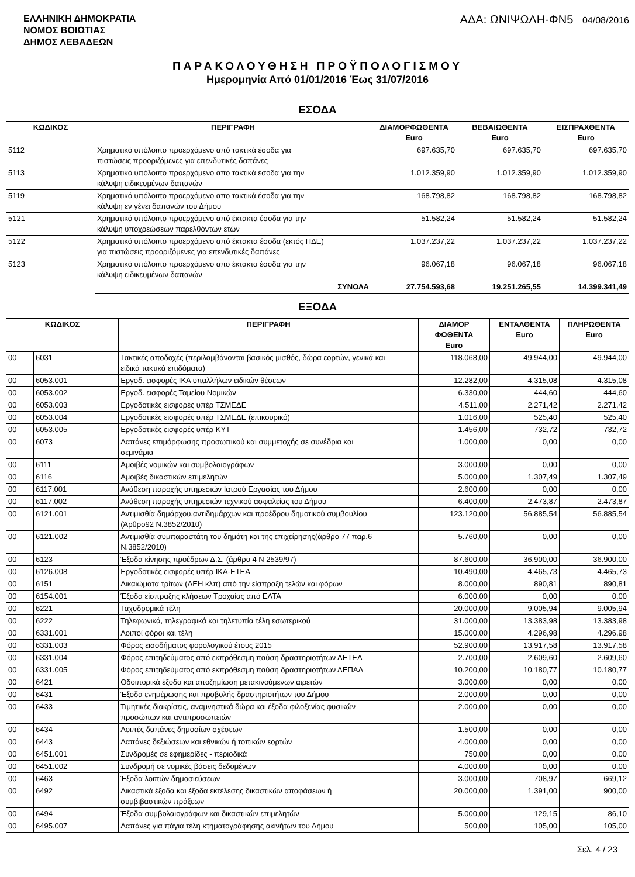ΕΛΛΗΝΙΚΗ ΔΗΜΟΚΡΑΤΙΑ
ΝΟΜΟΣ ΒΟΙΩΤΙΑΣ
ΔΗΜΟΣ ΛΕΒΑΔΕΩΝ
ΑΔΑ: ΩΝΙΨΩΛΗ-ΦΝ5 04/08/2016
ΠΑΡΑΚΟΛΟΥΘΗΣΗ ΠΡΟΫΠΟΛΟΓΙΣΜΟΥ
Ημερομηνία Από 01/01/2016 Έως 31/07/2016
ΕΣΟΔΑ
| ΚΩΔΙΚΟΣ | ΠΕΡΙΓΡΑΦΗ | ΔΙΑΜΟΡΦΩΘΕΝΤΑ Euro | ΒΕΒΑΙΩΘΕΝΤΑ Euro | ΕΙΣΠΡΑΧΘΕΝΤΑ Euro |
| --- | --- | --- | --- | --- |
| 5112 | Χρηματικό υπόλοιπο προερχόμενο από τακτικά έσοδα για πιστώσεις προοριζόμενες για επενδυτικές δαπάνες | 697.635,70 | 697.635,70 | 697.635,70 |
| 5113 | Χρηματικό υπόλοιπο προερχόμενο απο τακτικά έσοδα για την κάλυψη ειδικευμένων δαπανών | 1.012.359,90 | 1.012.359,90 | 1.012.359,90 |
| 5119 | Χρηματικό υπόλοιπο προερχόμενο απο τακτικά έσοδα για την κάλυψη εν γένει δαπανών του Δήμου | 168.798,82 | 168.798,82 | 168.798,82 |
| 5121 | Χρηματικό υπόλοιπο προερχόμενο από έκτακτα έσοδα για την κάλυψη υποχρεώσεων παρελθόντων ετών | 51.582,24 | 51.582,24 | 51.582,24 |
| 5122 | Χρηματικό υπόλοιπο προερχόμενο από έκτακτα έσοδα (εκτός ΠΔΕ) για πιστώσεις προοριζόμενες για επενδυτικές δαπάνες | 1.037.237,22 | 1.037.237,22 | 1.037.237,22 |
| 5123 | Χρηματικό υπόλοιπο προερχόμενο απο έκτακτα έσοδα για την κάλυψη ειδικευμένων δαπανών | 96.067,18 | 96.067,18 | 96.067,18 |
| | ΣΥΝΟΛΑ | 27.754.593,68 | 19.251.265,55 | 14.399.341,49 |
ΕΞΟΔΑ
| ΚΩΔΙΚΟΣ | | ΠΕΡΙΓΡΑΦΗ | ΔΙΑΜΟΡ ΦΩΘΕΝΤΑ Euro | ΕΝΤΑΛΘΕΝΤΑ Euro | ΠΛΗΡΩΘΕΝΤΑ Euro |
| --- | --- | --- | --- | --- | --- |
| 00 | 6031 | Τακτικές αποδοχές (περιλαμβάνονται βασικός μισθός, δώρα εορτών, γενικά και ειδικά τακτικά επιδόματα) | 118.068,00 | 49.944,00 | 49.944,00 |
| 00 | 6053.001 | Εργοδ. εισφορές ΙΚΑ υπαλλήλων ειδικών θέσεων | 12.282,00 | 4.315,08 | 4.315,08 |
| 00 | 6053.002 | Εργοδ. εισφορές Ταμείου Νομικών | 6.330,00 | 444,60 | 444,60 |
| 00 | 6053.003 | Εργοδοτικές εισφορές υπέρ ΤΣΜΕΔΕ | 4.511,00 | 2.271,42 | 2.271,42 |
| 00 | 6053.004 | Εργοδοτικές εισφορές υπέρ ΤΣΜΕΔΕ (επικουρικό) | 1.016,00 | 525,40 | 525,40 |
| 00 | 6053.005 | Εργοδοτικές εισφορές υπέρ ΚΥΤ | 1.456,00 | 732,72 | 732,72 |
| 00 | 6073 | Δαπάνες επιμόρφωσης προσωπικού και συμμετοχής σε συνέδρια και σεμινάρια | 1.000,00 | 0,00 | 0,00 |
| 00 | 6111 | Αμοιβές νομικών και συμβολαιογράφων | 3.000,00 | 0,00 | 0,00 |
| 00 | 6116 | Αμοιβές δικαστικών επιμελητών | 5.000,00 | 1.307,49 | 1.307,49 |
| 00 | 6117.001 | Ανάθεση παροχής υπηρεσιών Ιατρού Εργασίας του Δήμου | 2.600,00 | 0,00 | 0,00 |
| 00 | 6117.002 | Ανάθεση παροχής υπηρεσιών τεχνικού ασφαλείας του Δήμου | 6.400,00 | 2.473,87 | 2.473,87 |
| 00 | 6121.001 | Αντιμισθία δημάρχου,αντιδημάρχων και προέδρου δημοτικού συμβουλίου (Άρθρο92 Ν.3852/2010) | 123.120,00 | 56.885,54 | 56.885,54 |
| 00 | 6121.002 | Αντιμισθία συμπαραστάτη του δημότη και της επιχείρησης(άρθρο 77 παρ.6 Ν.3852/2010) | 5.760,00 | 0,00 | 0,00 |
| 00 | 6123 | Έξοδα κίνησης προέδρων Δ.Σ. (άρθρο 4 Ν 2539/97) | 87.600,00 | 36.900,00 | 36.900,00 |
| 00 | 6126.008 | Εργοδοτικές εισφορές υπέρ ΙΚΑ-ΕΤΕΑ | 10.490,00 | 4.465,73 | 4.465,73 |
| 00 | 6151 | Δικαιώματα τρίτων (ΔΕΗ κλπ) από την είσπραξη τελών και φόρων | 8.000,00 | 890,81 | 890,81 |
| 00 | 6154.001 | Έξοδα είσπραξης κλήσεων Τροχαίας από ΕΛΤΑ | 6.000,00 | 0,00 | 0,00 |
| 00 | 6221 | Ταχυδρομικά τέλη | 20.000,00 | 9.005,94 | 9.005,94 |
| 00 | 6222 | Τηλεφωνικά, τηλεγραφικά και τηλετυπία τέλη εσωτερικού | 31.000,00 | 13.383,98 | 13.383,98 |
| 00 | 6331.001 | Λοιποί φόροι και τέλη | 15.000,00 | 4.296,98 | 4.296,98 |
| 00 | 6331.003 | Φόρος εισοδήματος φορολογικού έτους 2015 | 52.900,00 | 13.917,58 | 13.917,58 |
| 00 | 6331.004 | Φόρος επιτηδεύματος από εκπρόθεσμη παύση δραστηριοτήτων ΔΕΤΕΛ | 2.700,00 | 2.609,60 | 2.609,60 |
| 00 | 6331.005 | Φόρος επιτηδεύματος από εκπρόθεσμη παύση δραστηριοτήτων ΔΕΠΑΛ | 10.200,00 | 10.180,77 | 10.180,77 |
| 00 | 6421 | Οδοιπορικά έξοδα και αποζημίωση μετακινούμενων αιρετών | 3.000,00 | 0,00 | 0,00 |
| 00 | 6431 | Έξοδα ενημέρωσης και προβολής δραστηριοτήτων του Δήμου | 2.000,00 | 0,00 | 0,00 |
| 00 | 6433 | Τιμητικές διακρίσεις, αναμνηστικά δώρα και έξοδα φιλοξενίας φυσικών προσώπων και αντιπροσωπειών | 2.000,00 | 0,00 | 0,00 |
| 00 | 6434 | Λοιπές δαπάνες δημοσίων σχέσεων | 1.500,00 | 0,00 | 0,00 |
| 00 | 6443 | Δαπάνες δεξιώσεων και εθνικών ή τοπικών εορτών | 4.000,00 | 0,00 | 0,00 |
| 00 | 6451.001 | Συνδρομές σε εφημερίδες - περιοδικά | 750,00 | 0,00 | 0,00 |
| 00 | 6451.002 | Συνδρομή σε νομικές βάσεις δεδομένων | 4.000,00 | 0,00 | 0,00 |
| 00 | 6463 | Έξοδα λοιπών δημοσιεύσεων | 3.000,00 | 708,97 | 669,12 |
| 00 | 6492 | Δικαστικά έξοδα και έξοδα εκτέλεσης δικαστικών αποφάσεων ή συμβιβαστικών πράξεων | 20.000,00 | 1.391,00 | 900,00 |
| 00 | 6494 | Έξοδα συμβολαιογράφων και δικαστικών επιμελητών | 5.000,00 | 129,15 | 86,10 |
| 00 | 6495.007 | Δαπάνες για πάγια τέλη κτηματογράφησης ακινήτων του Δήμου | 500,00 | 105,00 | 105,00 |
Σελ. 4 / 23